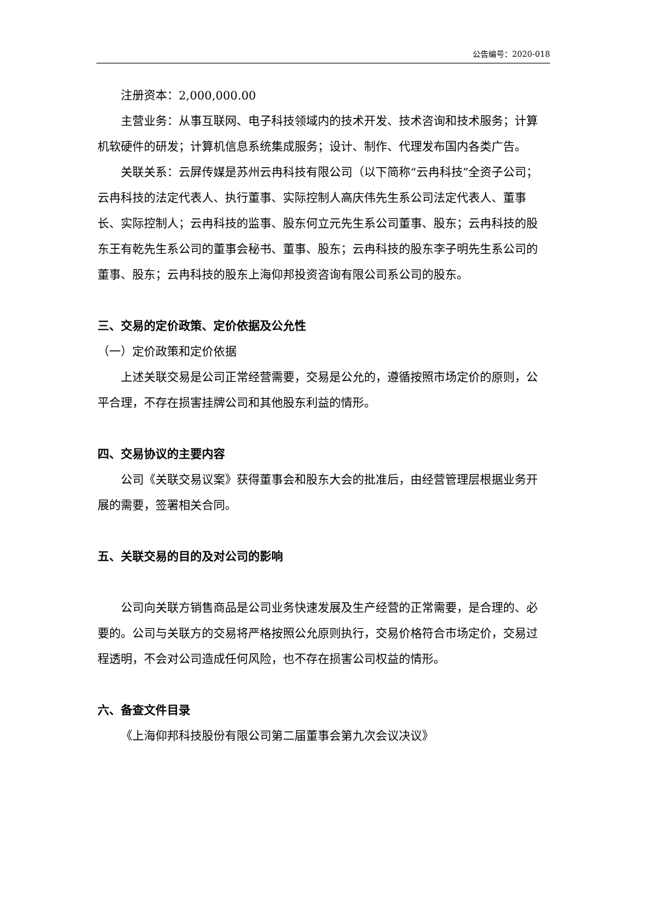公告编号：2020-018
注册资本：2,000,000.00
主营业务：从事互联网、电子科技领域内的技术开发、技术咨询和技术服务；计算机软硬件的研发；计算机信息系统集成服务；设计、制作、代理发布国内各类广告。
关联关系：云屏传媒是苏州云冉科技有限公司（以下简称“云冉科技”全资子公司；云冉科技的法定代表人、执行董事、实际控制人高庆伟先生系公司法定代表人、董事长、实际控制人；云冉科技的监事、股东何立元先生系公司董事、股东；云冉科技的股东王有乾先生系公司的董事会秘书、董事、股东；云冉科技的股东李子明先生系公司的董事、股东；云冉科技的股东上海仰邦投资咨询有限公司系公司的股东。
三、交易的定价政策、定价依据及公允性
（一）定价政策和定价依据
上述关联交易是公司正常经营需要，交易是公允的，遵循按照市场定价的原则，公平合理，不存在损害挂牌公司和其他股东利益的情形。
四、交易协议的主要内容
公司《关联交易议案》获得董事会和股东大会的批准后，由经营管理层根据业务开展的需要，签署相关合同。
五、关联交易的目的及对公司的影响
公司向关联方销售商品是公司业务快速发展及生产经营的正常需要，是合理的、必要的。公司与关联方的交易将严格按照公允原则执行，交易价格符合市场定价，交易过程透明，不会对公司造成任何风险，也不存在损害公司权益的情形。
六、备查文件目录
《上海仰邦科技股份有限公司第二届董事会第九次会议决议》